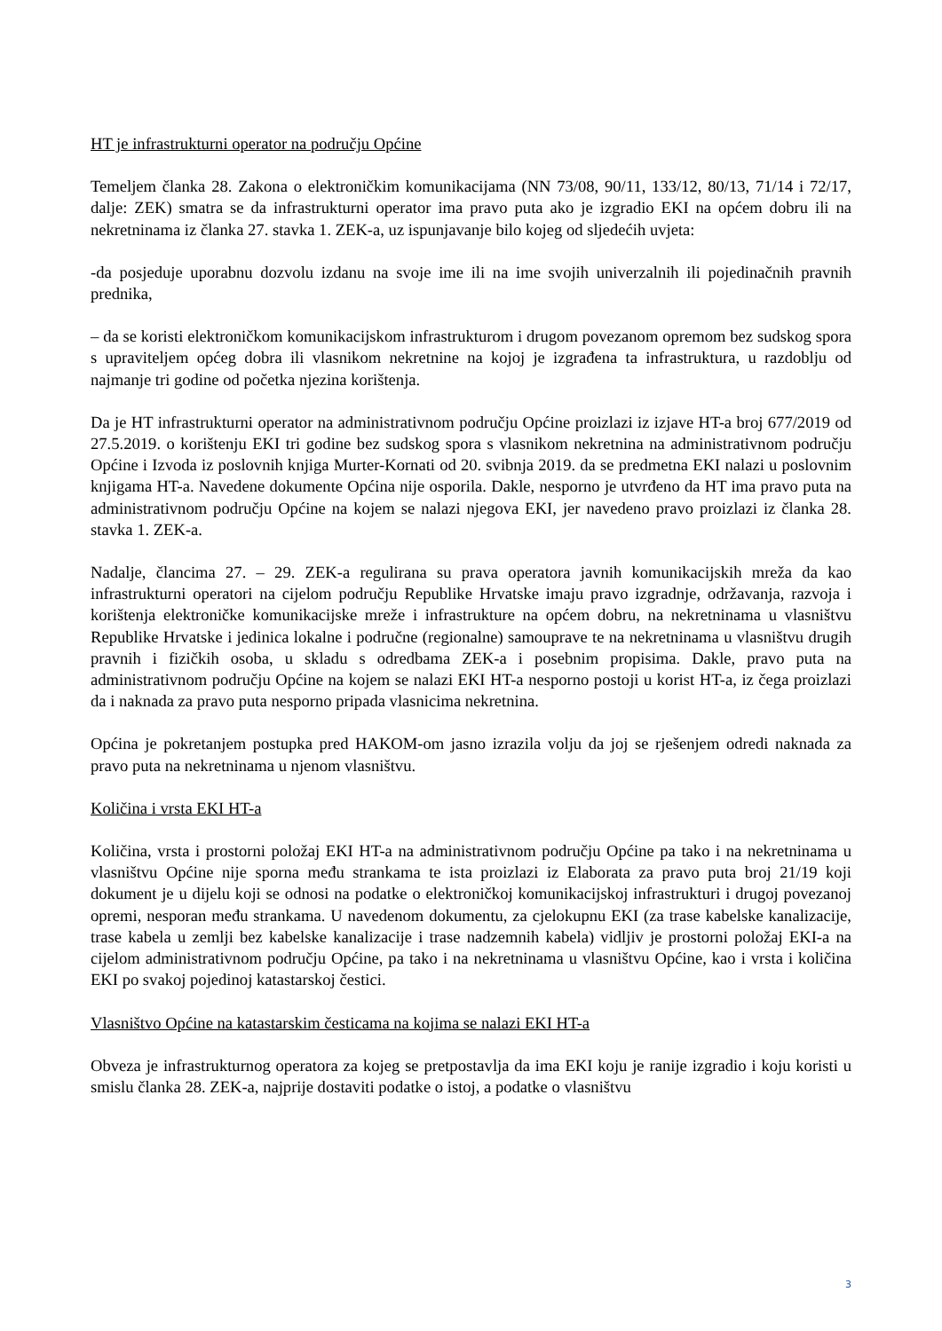HT je infrastrukturni operator na području Općine
Temeljem članka 28. Zakona o elektroničkim komunikacijama (NN 73/08, 90/11, 133/12, 80/13, 71/14 i 72/17, dalje: ZEK) smatra se da infrastrukturni operator ima pravo puta ako je izgradio EKI na općem dobru ili na nekretninama iz članka 27. stavka 1. ZEK-a, uz ispunjavanje bilo kojeg od sljedećih uvjeta:
-da posjeduje uporabnu dozvolu izdanu na svoje ime ili na ime svojih univerzalnih ili pojedinačnih pravnih prednika,
– da se koristi elektroničkom komunikacijskom infrastrukturom i drugom povezanom opremom bez sudskog spora s upraviteljem općeg dobra ili vlasnikom nekretnine na kojoj je izgrađena ta infrastruktura, u razdoblju od najmanje tri godine od početka njezina korištenja.
Da je HT infrastrukturni operator na administrativnom području Općine proizlazi iz izjave HT-a broj 677/2019 od 27.5.2019. o korištenju EKI tri godine bez sudskog spora s vlasnikom nekretnina na administrativnom području Općine i Izvoda iz poslovnih knjiga Murter-Kornati od 20. svibnja 2019. da se predmetna EKI nalazi u poslovnim knjigama HT-a. Navedene dokumente Općina nije osporila. Dakle, nesporno je utvrđeno da HT ima pravo puta na administrativnom području Općine na kojem se nalazi njegova EKI, jer navedeno pravo proizlazi iz članka 28. stavka 1. ZEK-a.
Nadalje, člancima 27. – 29. ZEK-a regulirana su prava operatora javnih komunikacijskih mreža da kao infrastrukturni operatori na cijelom području Republike Hrvatske imaju pravo izgradnje, održavanja, razvoja i korištenja elektroničke komunikacijske mreže i infrastrukture na općem dobru, na nekretninama u vlasništvu Republike Hrvatske i jedinica lokalne i područne (regionalne) samouprave te na nekretninama u vlasništvu drugih pravnih i fizičkih osoba, u skladu s odredbama ZEK-a i posebnim propisima. Dakle, pravo puta na administrativnom području Općine na kojem se nalazi EKI HT-a nesporno postoji u korist HT-a, iz čega proizlazi da i naknada za pravo puta nesporno pripada vlasnicima nekretnina.
Općina je pokretanjem postupka pred HAKOM-om jasno izrazila volju da joj se rješenjem odredi naknada za pravo puta na nekretninama u njenom vlasništvu.
Količina i vrsta EKI HT-a
Količina, vrsta i prostorni položaj EKI HT-a na administrativnom području Općine pa tako i na nekretninama u vlasništvu Općine nije sporna među strankama te ista proizlazi iz Elaborata za pravo puta broj 21/19 koji dokument je u dijelu koji se odnosi na podatke o elektroničkoj komunikacijskoj infrastrukturi i drugoj povezanoj opremi, nesporan među strankama. U navedenom dokumentu, za cjelokupnu EKI (za trase kabelske kanalizacije, trase kabela u zemlji bez kabelske kanalizacije i trase nadzemnih kabela) vidljiv je prostorni položaj EKI-a na cijelom administrativnom području Općine, pa tako i na nekretninama u vlasništvu Općine, kao i vrsta i količina EKI po svakoj pojedinoj katastarskoj čestici.
Vlasništvo Općine na katastarskim česticama na kojima se nalazi EKI HT-a
Obveza je infrastrukturnog operatora za kojeg se pretpostavlja da ima EKI koju je ranije izgradio i koju koristi u smislu članka 28. ZEK-a, najprije dostaviti podatke o istoj, a podatke o vlasništvu
3